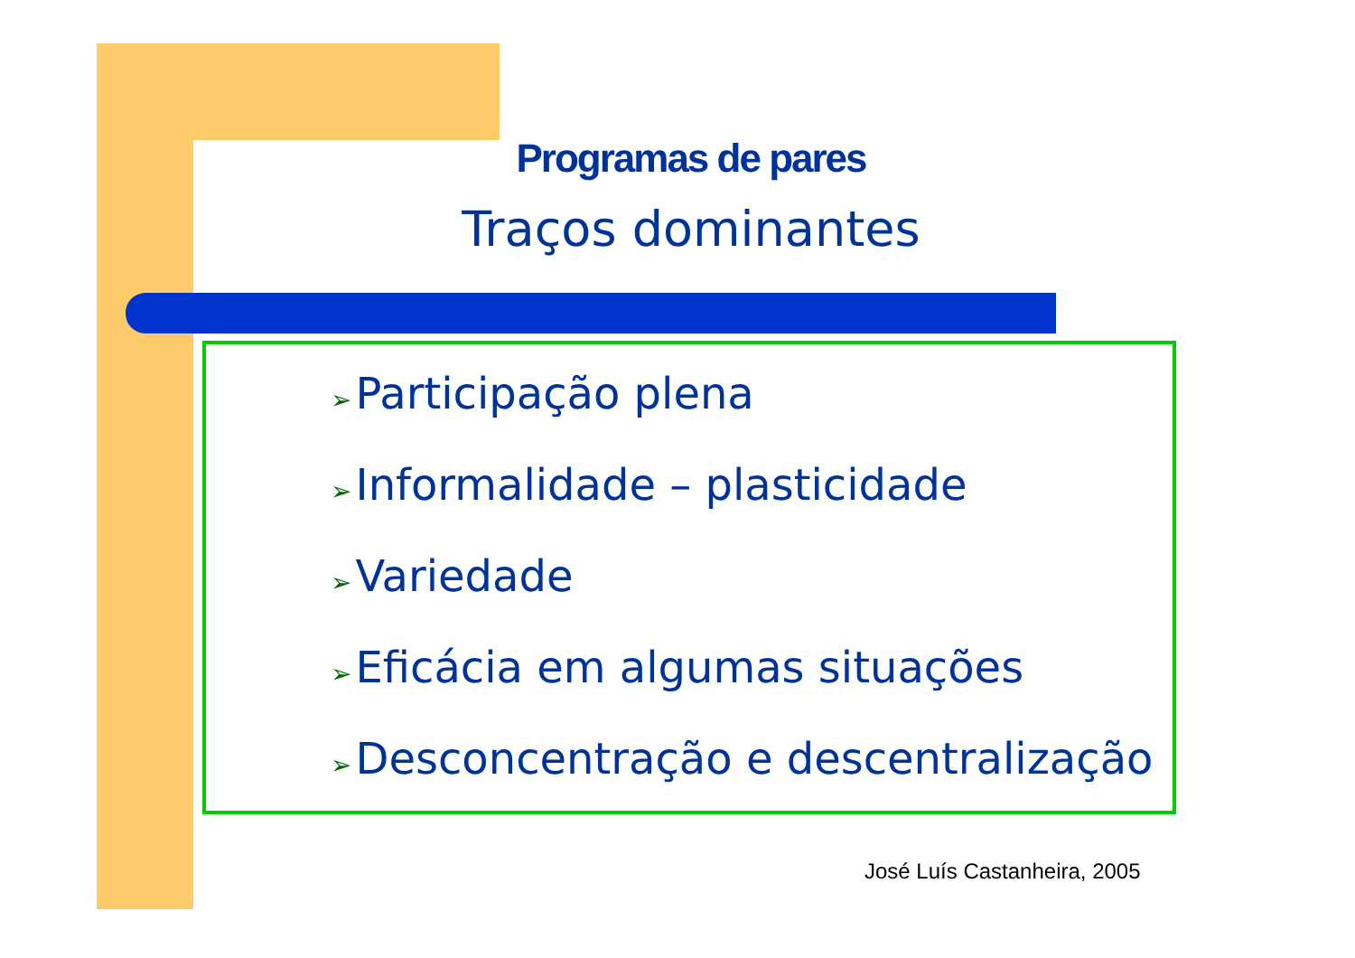Programas de pares
Traços dominantes
➢ Participação plena
➢ Informalidade – plasticidade
➢ Variedade
➢ Eficácia em algumas situações
➢ Desconcentração e descentralização
José Luís Castanheira, 2005